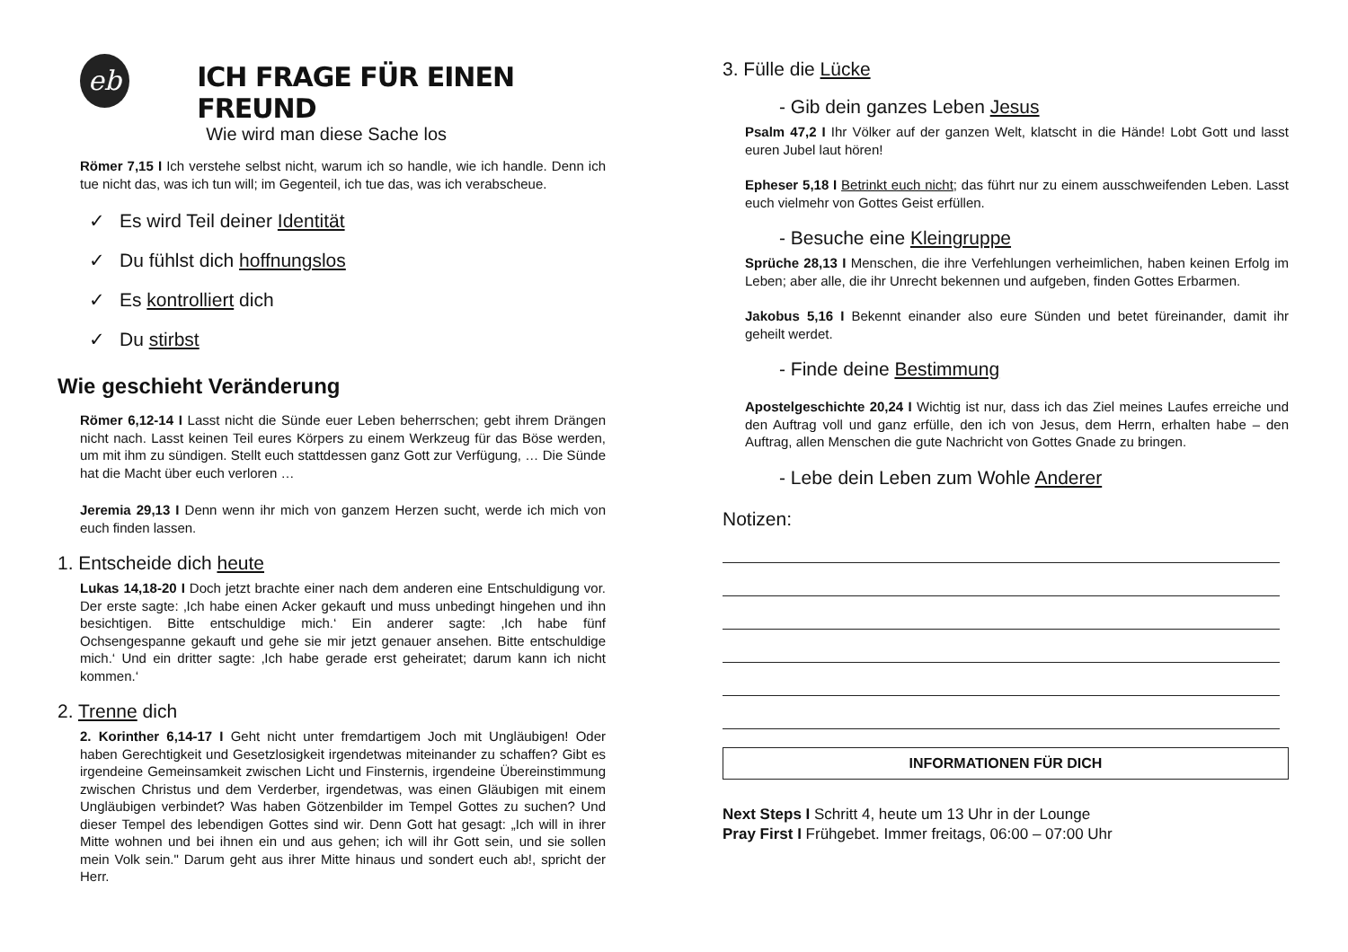eb
ICH FRAGE FÜR EINEN FREUND
Wie wird man diese Sache los
Römer 7,15 I Ich verstehe selbst nicht, warum ich so handle, wie ich handle. Denn ich tue nicht das, was ich tun will; im Gegenteil, ich tue das, was ich verabscheue.
✓ Es wird Teil deiner Identität
✓ Du fühlst dich hoffnungslos
✓ Es kontrolliert dich
✓ Du stirbst
Wie geschieht Veränderung
Römer 6,12-14 I Lasst nicht die Sünde euer Leben beherrschen; gebt ihrem Drängen nicht nach. Lasst keinen Teil eures Körpers zu einem Werkzeug für das Böse werden, um mit ihm zu sündigen. Stellt euch stattdessen ganz Gott zur Verfügung, … Die Sünde hat die Macht über euch verloren …
Jeremia 29,13 I Denn wenn ihr mich von ganzem Herzen sucht, werde ich mich von euch finden lassen.
1. Entscheide dich heute
Lukas 14,18-20 I Doch jetzt brachte einer nach dem anderen eine Entschuldigung vor. Der erste sagte: ‚Ich habe einen Acker gekauft und muss unbedingt hingehen und ihn besichtigen. Bitte entschuldige mich.‘ Ein anderer sagte: ‚Ich habe fünf Ochsengespanne gekauft und gehe sie mir jetzt genauer ansehen. Bitte entschuldige mich.‘ Und ein dritter sagte: ‚Ich habe gerade erst geheiratet; darum kann ich nicht kommen.‘
2. Trenne dich
2. Korinther 6,14-17 I Geht nicht unter fremdartigem Joch mit Ungläubigen! Oder haben Gerechtigkeit und Gesetzlosigkeit irgendetwas miteinander zu schaffen? Gibt es irgendeine Gemeinsamkeit zwischen Licht und Finsternis, irgendeine Übereinstimmung zwischen Christus und dem Verderber, irgendetwas, was einen Gläubigen mit einem Ungläubigen verbindet? Was haben Götzenbilder im Tempel Gottes zu suchen? Und dieser Tempel des lebendigen Gottes sind wir. Denn Gott hat gesagt: „Ich will in ihrer Mitte wohnen und bei ihnen ein und aus gehen; ich will ihr Gott sein, und sie sollen mein Volk sein." Darum geht aus ihrer Mitte hinaus und sondert euch ab!, spricht der Herr.
3. Fülle die Lücke
- Gib dein ganzes Leben Jesus
Psalm 47,2 I Ihr Völker auf der ganzen Welt, klatscht in die Hände! Lobt Gott und lasst euren Jubel laut hören!
Epheser 5,18 I Betrinkt euch nicht; das führt nur zu einem ausschweifenden Leben. Lasst euch vielmehr von Gottes Geist erfüllen.
- Besuche eine Kleingruppe
Sprüche 28,13 I Menschen, die ihre Verfehlungen verheimlichen, haben keinen Erfolg im Leben; aber alle, die ihr Unrecht bekennen und aufgeben, finden Gottes Erbarmen.
Jakobus 5,16 I Bekennt einander also eure Sünden und betet füreinander, damit ihr geheilt werdet.
- Finde deine Bestimmung
Apostelgeschichte 20,24 I Wichtig ist nur, dass ich das Ziel meines Laufes erreiche und den Auftrag voll und ganz erfülle, den ich von Jesus, dem Herrn, erhalten habe – den Auftrag, allen Menschen die gute Nachricht von Gottes Gnade zu bringen.
- Lebe dein Leben zum Wohle Anderer
Notizen:
INFORMATIONEN FÜR DICH
Next Steps I Schritt 4, heute um 13 Uhr in der Lounge
Pray First I Frühgebet. Immer freitags, 06:00 – 07:00 Uhr